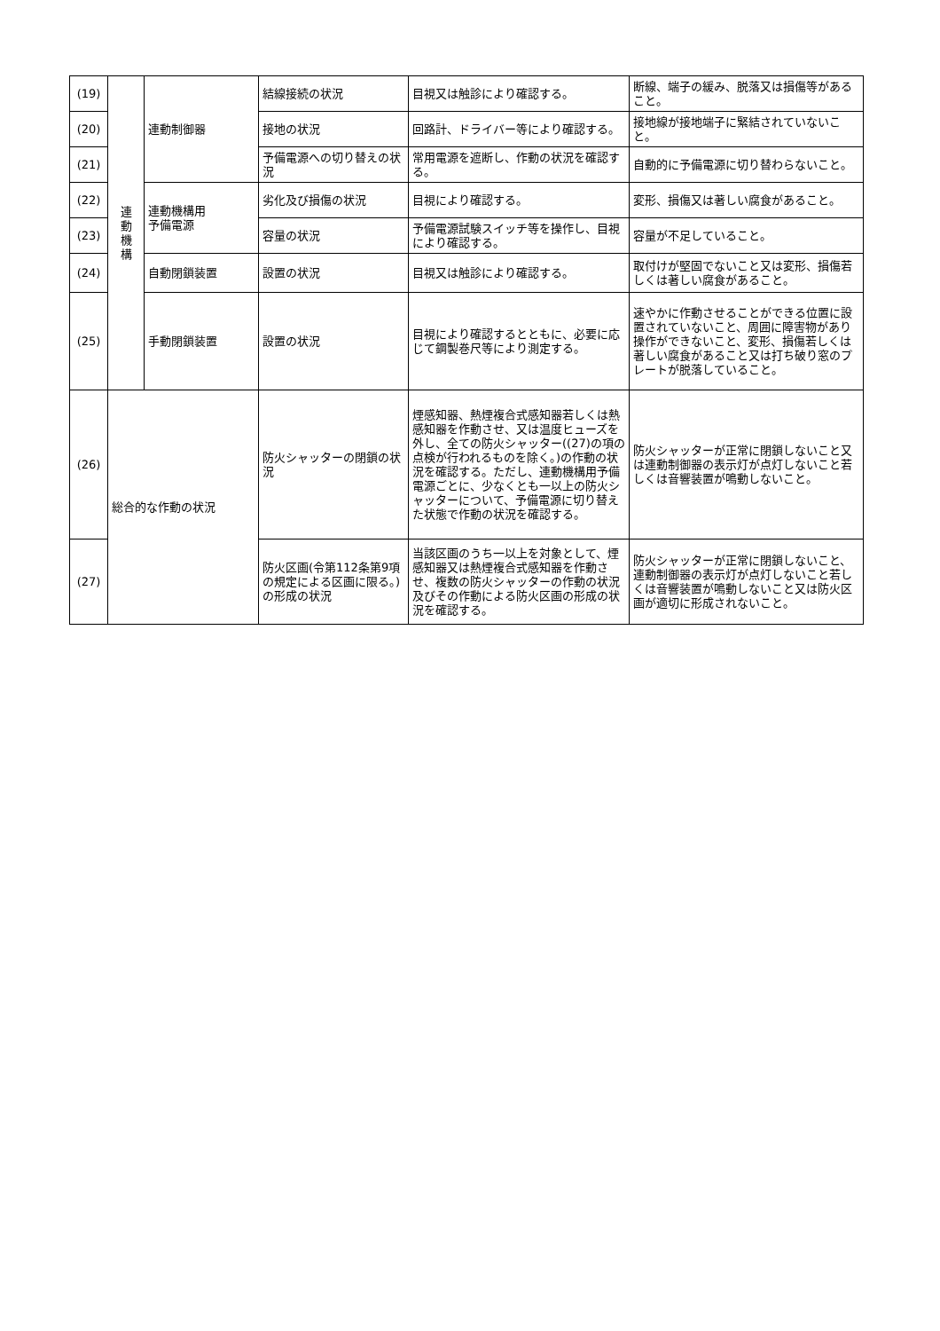| (19) | 連 動 機 構 | 連動制御器 | 結線接続の状況 | 目視又は触診により確認する。 | 断線、端子の緩み、脱落又は損傷等があること。 |
| (20) | | | 接地の状況 | 回路計、ドライバー等により確認する。 | 接地線が接地端子に緊結されていないこと。 |
| (21) | | | 予備電源への切り替えの状況 | 常用電源を遮断し、作動の状況を確認する。 | 自動的に予備電源に切り替わらないこと。 |
| (22) | | 連動機構用 予備電源 | 劣化及び損傷の状況 | 目視により確認する。 | 変形、損傷又は著しい腐食があること。 |
| (23) | | | 容量の状況 | 予備電源試験スイッチ等を操作し、目視により確認する。 | 容量が不足していること。 |
| (24) | | 自動閉鎖装置 | 設置の状況 | 目視又は触診により確認する。 | 取付けが堅固でないこと又は変形、損傷若しくは著しい腐食があること。 |
| (25) | | 手動閉鎖装置 | 設置の状況 | 目視により確認するとともに、必要に応じて鋼製巻尺等により測定する。 | 速やかに作動させることができる位置に設置されていないこと、周囲に障害物があり操作ができないこと、変形、損傷若しくは著しい腐食があること又は打ち破り窓のプレートが脱落していること。 |
| (26) | 総合的な作動の状況 | | 防火シャッターの閉鎖の状況 | 煙感知器、熱煙複合式感知器若しくは熱感知器を作動させ、又は温度ヒューズを外し、全ての防火シャッター((27)の項の点検が行われるものを除く。)の作動の状況を確認する。ただし、連動機構用予備電源ごとに、少なくとも一以上の防火シャッターについて、予備電源に切り替えた状態で作動の状況を確認する。 | 防火シャッターが正常に閉鎖しないこと又は連動制御器の表示灯が点灯しないこと若しくは音響装置が鳴動しないこと。 |
| (27) | | | 防火区画(令第112条第9項の規定による区画に限る。)の形成の状況 | 当該区画のうち一以上を対象として、煙感知器又は熱煙複合式感知器を作動させ、複数の防火シャッターの作動の状況及びその作動による防火区画の形成の状況を確認する。 | 防火シャッターが正常に閉鎖しないこと、連動制御器の表示灯が点灯しないこと若しくは音響装置が鳴動しないこと又は防火区画が適切に形成されないこと。 |